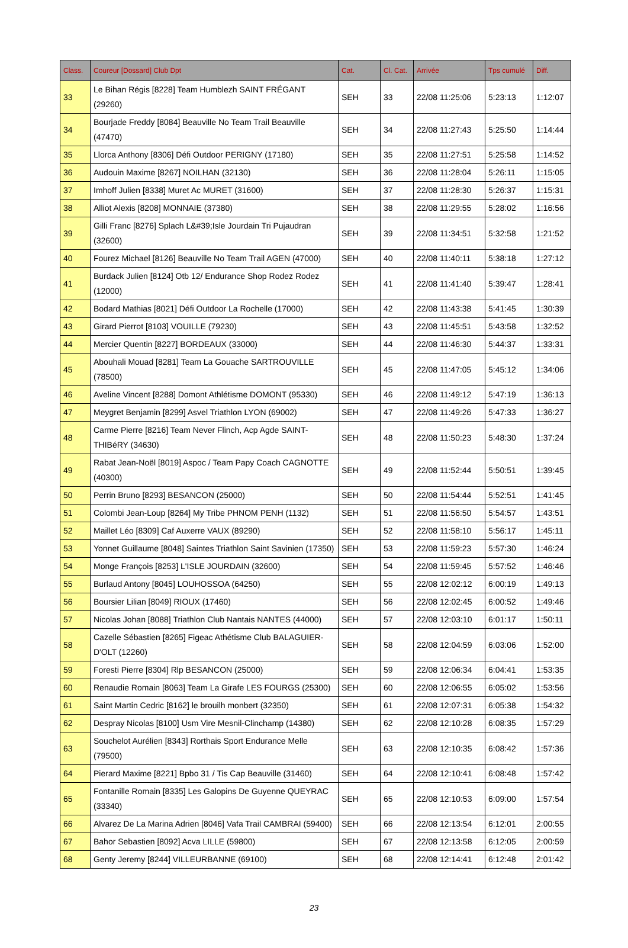| Class. | Coureur [Dossard] Club Dpt | Cat. | Cl. Cat. | Arrivée | Tps cumulé | Diff. |
| --- | --- | --- | --- | --- | --- | --- |
| 33 | Le Bihan Régis [8228] Team Humblezh SAINT FRÉGANT (29260) | SEH | 33 | 22/08 11:25:06 | 5:23:13 | 1:12:07 |
| 34 | Bourjade Freddy [8084] Beauville No Team Trail Beauville (47470) | SEH | 34 | 22/08 11:27:43 | 5:25:50 | 1:14:44 |
| 35 | Llorca Anthony [8306] Défi Outdoor PERIGNY (17180) | SEH | 35 | 22/08 11:27:51 | 5:25:58 | 1:14:52 |
| 36 | Audouin Maxime [8267] NOILHAN (32130) | SEH | 36 | 22/08 11:28:04 | 5:26:11 | 1:15:05 |
| 37 | Imhoff Julien [8338] Muret Ac MURET (31600) | SEH | 37 | 22/08 11:28:30 | 5:26:37 | 1:15:31 |
| 38 | Alliot Alexis [8208] MONNAIE (37380) | SEH | 38 | 22/08 11:29:55 | 5:28:02 | 1:16:56 |
| 39 | Gilli Franc [8276] Splach L&#39;Isle Jourdain Tri Pujaudran (32600) | SEH | 39 | 22/08 11:34:51 | 5:32:58 | 1:21:52 |
| 40 | Fourez Michael [8126] Beauville No Team Trail AGEN (47000) | SEH | 40 | 22/08 11:40:11 | 5:38:18 | 1:27:12 |
| 41 | Burdack Julien [8124] Otb 12/ Endurance Shop Rodez Rodez (12000) | SEH | 41 | 22/08 11:41:40 | 5:39:47 | 1:28:41 |
| 42 | Bodard Mathias [8021] Défi Outdoor La Rochelle (17000) | SEH | 42 | 22/08 11:43:38 | 5:41:45 | 1:30:39 |
| 43 | Girard Pierrot [8103] VOUILLE (79230) | SEH | 43 | 22/08 11:45:51 | 5:43:58 | 1:32:52 |
| 44 | Mercier Quentin [8227] BORDEAUX (33000) | SEH | 44 | 22/08 11:46:30 | 5:44:37 | 1:33:31 |
| 45 | Abouhali Mouad [8281] Team La Gouache SARTROUVILLE (78500) | SEH | 45 | 22/08 11:47:05 | 5:45:12 | 1:34:06 |
| 46 | Aveline Vincent [8288] Domont Athlétisme DOMONT (95330) | SEH | 46 | 22/08 11:49:12 | 5:47:19 | 1:36:13 |
| 47 | Meygret Benjamin [8299] Asvel Triathlon LYON (69002) | SEH | 47 | 22/08 11:49:26 | 5:47:33 | 1:36:27 |
| 48 | Carme Pierre [8216] Team Never Flinch, Acp Agde SAINT-THIBéRY (34630) | SEH | 48 | 22/08 11:50:23 | 5:48:30 | 1:37:24 |
| 49 | Rabat Jean-Noël [8019] Aspoc / Team Papy Coach CAGNOTTE (40300) | SEH | 49 | 22/08 11:52:44 | 5:50:51 | 1:39:45 |
| 50 | Perrin Bruno [8293] BESANCON (25000) | SEH | 50 | 22/08 11:54:44 | 5:52:51 | 1:41:45 |
| 51 | Colombi Jean-Loup [8264] My Tribe PHNOM PENH (1132) | SEH | 51 | 22/08 11:56:50 | 5:54:57 | 1:43:51 |
| 52 | Maillet Léo [8309] Caf Auxerre VAUX (89290) | SEH | 52 | 22/08 11:58:10 | 5:56:17 | 1:45:11 |
| 53 | Yonnet Guillaume [8048] Saintes Triathlon Saint Savinien (17350) | SEH | 53 | 22/08 11:59:23 | 5:57:30 | 1:46:24 |
| 54 | Monge François [8253] L'ISLE JOURDAIN (32600) | SEH | 54 | 22/08 11:59:45 | 5:57:52 | 1:46:46 |
| 55 | Burlaud Antony [8045] LOUHOSSOA (64250) | SEH | 55 | 22/08 12:02:12 | 6:00:19 | 1:49:13 |
| 56 | Boursier Lilian [8049] RIOUX (17460) | SEH | 56 | 22/08 12:02:45 | 6:00:52 | 1:49:46 |
| 57 | Nicolas Johan [8088] Triathlon Club Nantais NANTES (44000) | SEH | 57 | 22/08 12:03:10 | 6:01:17 | 1:50:11 |
| 58 | Cazelle Sébastien [8265] Figeac Athétisme Club BALAGUIER-D'OLT (12260) | SEH | 58 | 22/08 12:04:59 | 6:03:06 | 1:52:00 |
| 59 | Foresti Pierre [8304] Rlp BESANCON (25000) | SEH | 59 | 22/08 12:06:34 | 6:04:41 | 1:53:35 |
| 60 | Renaudie Romain [8063] Team La Girafe LES FOURGS (25300) | SEH | 60 | 22/08 12:06:55 | 6:05:02 | 1:53:56 |
| 61 | Saint Martin Cedric [8162] le brouilh monbert (32350) | SEH | 61 | 22/08 12:07:31 | 6:05:38 | 1:54:32 |
| 62 | Despray Nicolas [8100] Usm Vire Mesnil-Clinchamp (14380) | SEH | 62 | 22/08 12:10:28 | 6:08:35 | 1:57:29 |
| 63 | Souchelot Aurélien [8343] Rorthais Sport Endurance Melle (79500) | SEH | 63 | 22/08 12:10:35 | 6:08:42 | 1:57:36 |
| 64 | Pierard Maxime [8221] Bpbo 31 / Tis Cap Beauville (31460) | SEH | 64 | 22/08 12:10:41 | 6:08:48 | 1:57:42 |
| 65 | Fontanille Romain [8335] Les Galopins De Guyenne QUEYRAC (33340) | SEH | 65 | 22/08 12:10:53 | 6:09:00 | 1:57:54 |
| 66 | Alvarez De La Marina Adrien [8046] Vafa Trail CAMBRAI (59400) | SEH | 66 | 22/08 12:13:54 | 6:12:01 | 2:00:55 |
| 67 | Bahor Sebastien [8092] Acva LILLE (59800) | SEH | 67 | 22/08 12:13:58 | 6:12:05 | 2:00:59 |
| 68 | Genty Jeremy [8244] VILLEURBANNE (69100) | SEH | 68 | 22/08 12:14:41 | 6:12:48 | 2:01:42 |
23